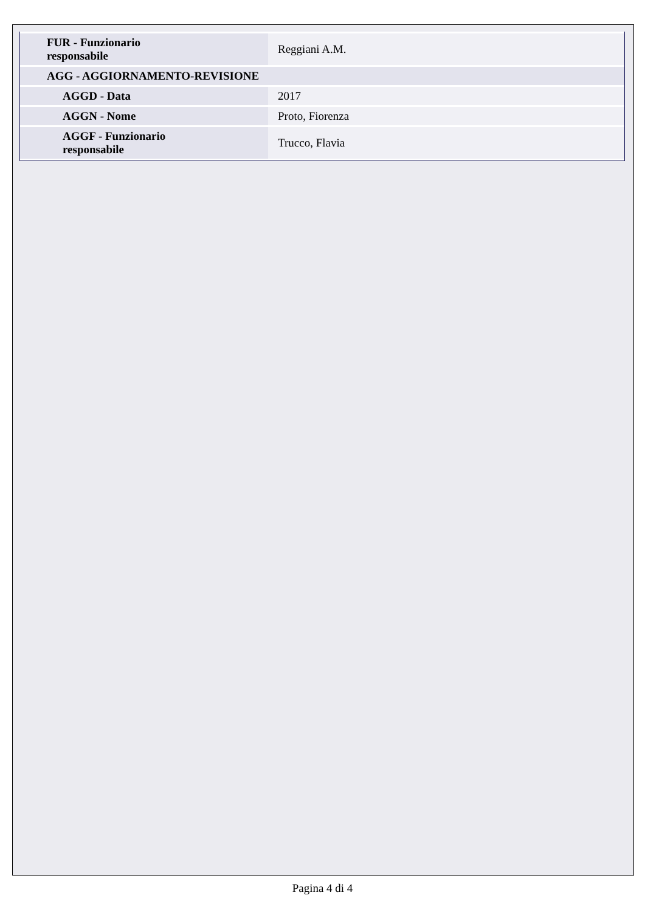| FUR - Funzionario responsabile | Reggiani A.M. |
| AGG - AGGIORNAMENTO-REVISIONE | |
| AGGD - Data | 2017 |
| AGGN - Nome | Proto, Fiorenza |
| AGGF - Funzionario responsabile | Trucco, Flavia |
Pagina 4 di 4